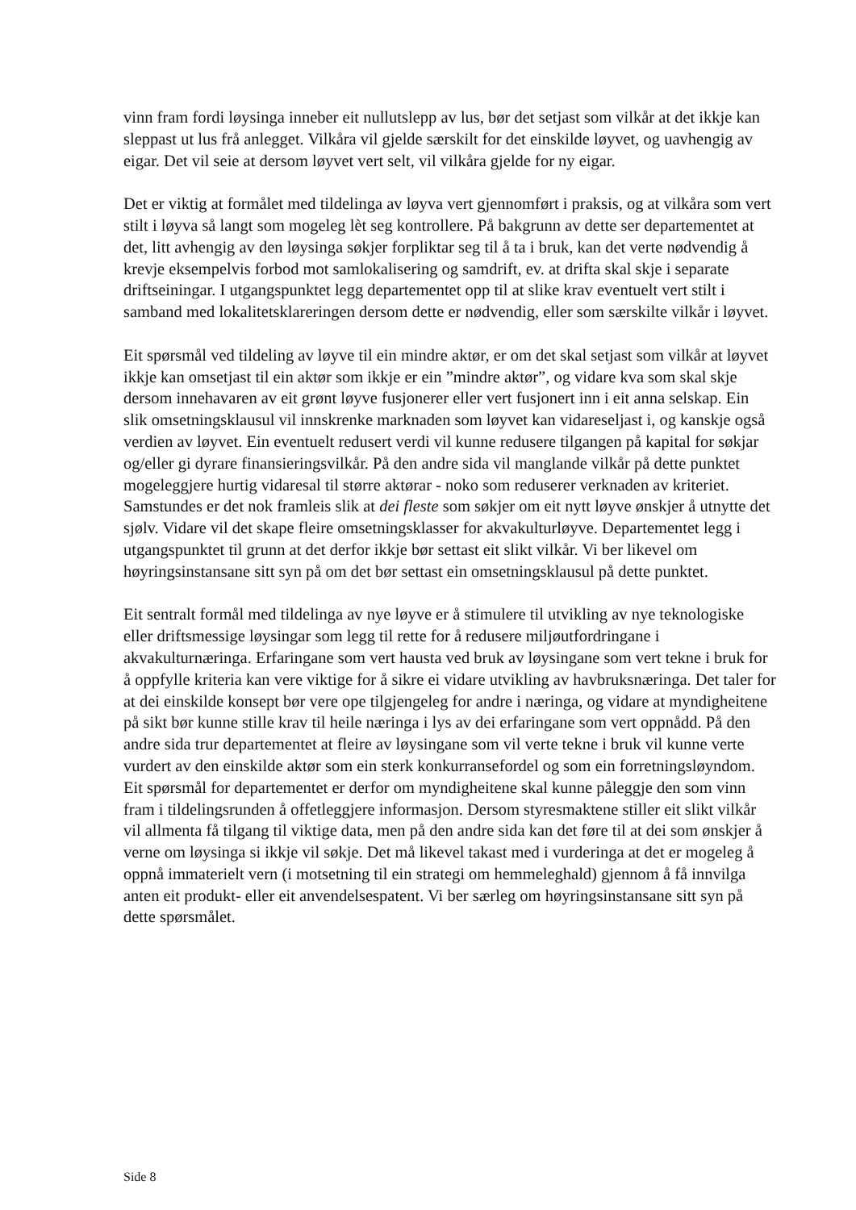vinn fram fordi løysinga inneber eit nullutslepp av lus, bør det setjast som vilkår at det ikkje kan sleppast ut lus frå anlegget. Vilkåra vil gjelde særskilt for det einskilde løyvet, og uavhengig av eigar. Det vil seie at dersom løyvet vert selt, vil vilkåra gjelde for ny eigar.
Det er viktig at formålet med tildelinga av løyva vert gjennomført i praksis, og at vilkåra som vert stilt i løyva så langt som mogeleg lèt seg kontrollere. På bakgrunn av dette ser departementet at det, litt avhengig av den løysinga søkjer forpliktar seg til å ta i bruk, kan det verte nødvendig å krevje eksempelvis forbod mot samlokalisering og samdrift, ev. at drifta skal skje i separate driftseiningar. I utgangspunktet legg departementet opp til at slike krav eventuelt vert stilt i samband med lokalitetsklareringen dersom dette er nødvendig, eller som særskilte vilkår i løyvet.
Eit spørsmål ved tildeling av løyve til ein mindre aktør, er om det skal setjast som vilkår at løyvet ikkje kan omsetjast til ein aktør som ikkje er ein ”mindre aktør”, og vidare kva som skal skje dersom innehavaren av eit grønt løyve fusjonerer eller vert fusjonert inn i eit anna selskap. Ein slik omsetningsklausul vil innskrenke marknaden som løyvet kan vidareseljast i, og kanskje også verdien av løyvet. Ein eventuelt redusert verdi vil kunne redusere tilgangen på kapital for søkjar og/eller gi dyrare finansieringsvilkår. På den andre sida vil manglande vilkår på dette punktet mogeleggjere hurtig vidaresal til større aktørar - noko som reduserer verknaden av kriteriet. Samstundes er det nok framleis slik at dei fleste som søkjer om eit nytt løyve ønskjer å utnytte det sjølv. Vidare vil det skape fleire omsetningsklasser for akvakulturløyve. Departementet legg i utgangspunktet til grunn at det derfor ikkje bør settast eit slikt vilkår. Vi ber likevel om høyringsinstansane sitt syn på om det bør settast ein omsetningsklausul på dette punktet.
Eit sentralt formål med tildelinga av nye løyve er å stimulere til utvikling av nye teknologiske eller driftsmessige løysingar som legg til rette for å redusere miljøutfordringane i akvakulturnæringa. Erfaringane som vert hausta ved bruk av løysingane som vert tekne i bruk for å oppfylle kriteria kan vere viktige for å sikre ei vidare utvikling av havbruksnæringa. Det taler for at dei einskilde konsept bør vere ope tilgjengeleg for andre i næringa, og vidare at myndigheitene på sikt bør kunne stille krav til heile næringa i lys av dei erfaringane som vert oppnådd. På den andre sida trur departementet at fleire av løysingane som vil verte tekne i bruk vil kunne verte vurdert av den einskilde aktør som ein sterk konkurransefordel og som ein forretningsløyndom. Eit spørsmål for departementet er derfor om myndigheitene skal kunne påleggje den som vinn fram i tildelingsrunden å offetleggjere informasjon. Dersom styresmaktene stiller eit slikt vilkår vil allmenta få tilgang til viktige data, men på den andre sida kan det føre til at dei som ønskjer å verne om løysinga si ikkje vil søkje. Det må likevel takast med i vurderinga at det er mogeleg å oppnå immaterielt vern (i motsetning til ein strategi om hemmeleghald) gjennom å få innvilga anten eit produkt- eller eit anvendelsespatent. Vi ber særleg om høyringsinstansane sitt syn på dette spørsmålet.
Side 8